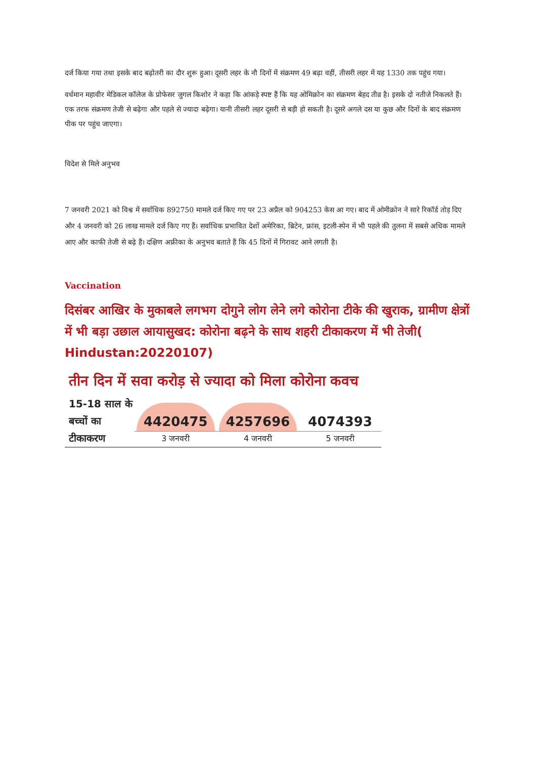दर्ज किया गया तथा इसके बाद बढ़ोतरी का दौर शुरू हुआ। दूसरी लहर के नौ दिनों में संक्रमण 49 बढ़ा वहीं, तीसरी लहर में यह 1330 तक पहुंच गया।
वर्धमान महावीर मेडिकल कॉलेज के प्रोफेसर जुगल किशोर ने कहा कि आंकड़े स्पष्ट हैं कि यह ओमिक्रोन का संक्रमण बेहद तीव्र है। इसके दो नतीजे निकलते हैं। एक तरफ संक्रमण तेजी से बढ़ेगा और पहले से ज्यादा बढ़ेगा। यानी तीसरी लहर दूसरी से बड़ी हो सकती है। दूसरे अगले दस या कुछ और दिनों के बाद संक्रमण पीक पर पहुंच जाएगा।
विदेश से मिले अनुभव
7 जनवरी 2021 को विश्व में सर्वाधिक 892750 मामले दर्ज किए गए पर 23 अप्रैल को 904253 केस आ गए। बाद में ओमीक्रोन ने सारे रिकॉर्ड तोड़ दिए और 4 जनवरी को 26 लाख मामले दर्ज किए गए हैं। सर्वाधिक प्रभावित देशों अमेरिका, ब्रिटेन, फ्रांस, इटली-स्पेन में भी पहले की तुलना में सबसे अधिक मामले आए और काफी तेजी से बढ़े हैं। दक्षिण अफ्रीका के अनुभव बताते हैं कि 45 दिनों में गिरावट आने लगती है।
Vaccination
दिसंबर आखिर के मुकाबले लगभग दोगुने लोग लेने लगे कोरोना टीके की खुराक, ग्रामीण क्षेत्रों में भी बड़ा उछाल आयासुखद: कोरोना बढ़ने के साथ शहरी टीकाकरण में भी तेजी( Hindustan:20220107)
तीन दिन में सवा करोड़ से ज्यादा को मिला कोरोना कवच
15-18 साल के बच्चों का टीकाकरण
4420475
3 जनवरी
4257696
4 जनवरी
4074393
5 जनवरी